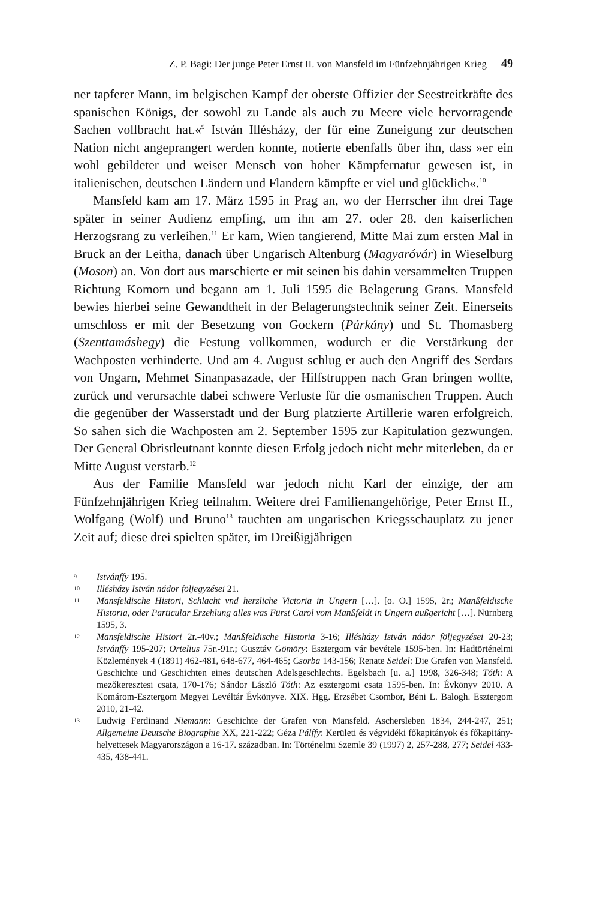Z. P. Bagi: Der junge Peter Ernst II. von Mansfeld im Fünfzehnjährigen Krieg 49
ner tapferer Mann, im belgischen Kampf der oberste Offizier der Seestreitkräfte des spanischen Königs, der sowohl zu Lande als auch zu Meere viele hervorragende Sachen vollbracht hat.«<sup>9</sup> István Illésházy, der für eine Zuneigung zur deutschen Nation nicht angeprangert werden konnte, notierte ebenfalls über ihn, dass »er ein wohl gebildeter und weiser Mensch von hoher Kämpfernatur gewesen ist, in italienischen, deutschen Ländern und Flandern kämpfte er viel und glücklich«.<sup>10</sup>
Mansfeld kam am 17. März 1595 in Prag an, wo der Herrscher ihn drei Tage später in seiner Audienz empfing, um ihn am 27. oder 28. den kaiserlichen Herzogsrang zu verleihen.<sup>11</sup> Er kam, Wien tangierend, Mitte Mai zum ersten Mal in Bruck an der Leitha, danach über Ungarisch Altenburg (Magyaróvár) in Wieselburg (Moson) an. Von dort aus marschierte er mit seinen bis dahin versammelten Truppen Richtung Komorn und begann am 1. Juli 1595 die Belagerung Grans. Mansfeld bewies hierbei seine Gewandtheit in der Belagerungstechnik seiner Zeit. Einerseits umschloss er mit der Besetzung von Gockern (Párkány) und St. Thomasberg (Szenttamáshegy) die Festung vollkommen, wodurch er die Verstärkung der Wachposten verhinderte. Und am 4. August schlug er auch den Angriff des Serdars von Ungarn, Mehmet Sinanpasazade, der Hilfstruppen nach Gran bringen wollte, zurück und verursachte dabei schwere Verluste für die osmanischen Truppen. Auch die gegenüber der Wasserstadt und der Burg platzierte Artillerie waren erfolgreich. So sahen sich die Wachposten am 2. September 1595 zur Kapitulation gezwungen. Der General Obristleutnant konnte diesen Erfolg jedoch nicht mehr miterleben, da er Mitte August verstarb.<sup>12</sup>
Aus der Familie Mansfeld war jedoch nicht Karl der einzige, der am Fünfzehnjährigen Krieg teilnahm. Weitere drei Familienangehörige, Peter Ernst II., Wolfgang (Wolf) und Bruno<sup>13</sup> tauchten am ungarischen Kriegsschauplatz zu jener Zeit auf; diese drei spielten später, im Dreißigjährigen
9
Istvánffy 195.
10
Illésházy István nádor följegyzései 21.
11
Mansfeldische Histori, Schlacht vnd herzliche Victoria in Ungern […]. [o. O.] 1595, 2r.; Manßfeldische Historia, oder Particular Erzehlung alles was Fürst Carol vom Manßfeldt in Ungern außgericht […]. Nürnberg 1595, 3.
12
Mansfeldische Histori 2r.-40v.; Manßfeldische Historia 3-16; Illésházy István nádor följegyzései 20-23; Istvánffy 195-207; Ortelius 75r.-91r.; Gusztáv Gömöry: Esztergom vár bevétele 1595-ben. In: Hadtörténelmi Közlemények 4 (1891) 462-481, 648-677, 464-465; Csorba 143-156; Renate Seidel: Die Grafen von Mansfeld. Geschichte und Geschichten eines deutschen Adelsgeschlechts. Egelsbach [u. a.] 1998, 326-348; Tóth: A mezőkeresztesi csata, 170-176; Sándor László Tóth: Az esztergomi csata 1595-ben. In: Évkönyv 2010. A Komárom-Esztergom Megyei Levéltár Évkönyve. XIX. Hgg. Erzsébet Csombor, Béni L. Balogh. Esztergom 2010, 21-42.
13
Ludwig Ferdinand Niemann: Geschichte der Grafen von Mansfeld. Aschersleben 1834, 244-247, 251; Allgemeine Deutsche Biographie XX, 221-222; Géza Pálffy: Kerületi és végvidéki főkapitányok és főkapitány-helyettesek Magyarországon a 16-17. században. In: Történelmi Szemle 39 (1997) 2, 257-288, 277; Seidel 433-435, 438-441.